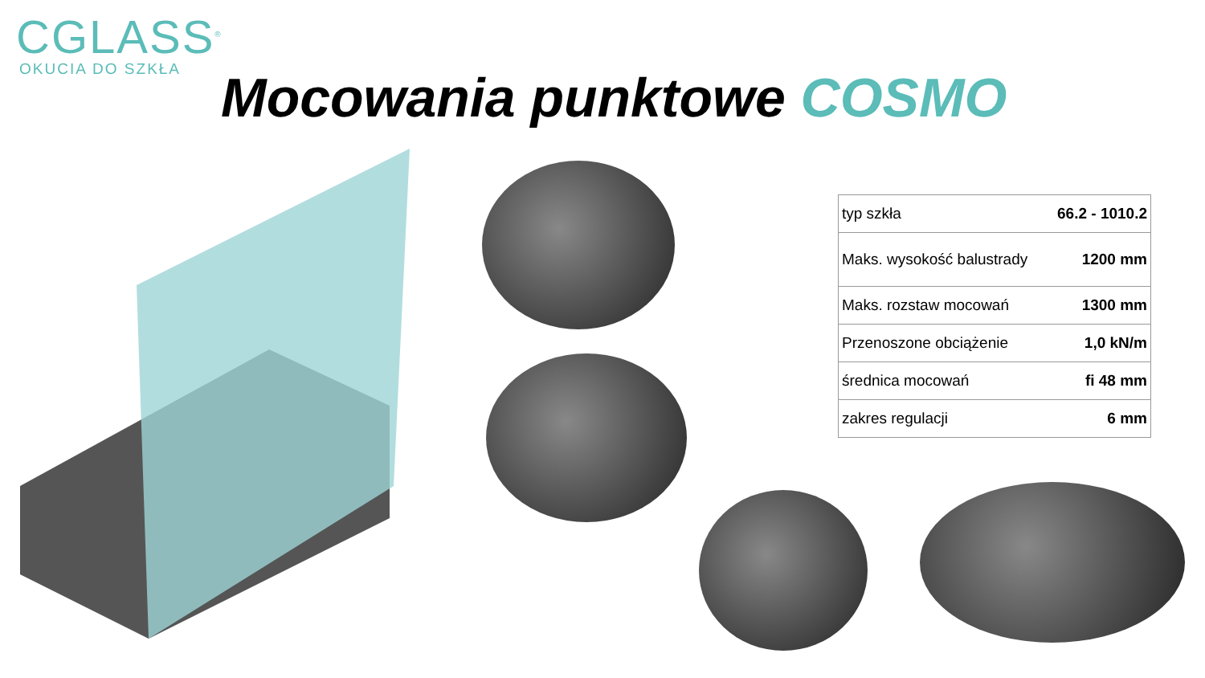CGLASS<sup>®</sup>
OKUCIA DO SZKŁA
Mocowania punktowe COSMO
| typ szkła | 66.2 - 1010.2 |
| Maks. wysokość balustrady | 1200 mm |
| Maks. rozstaw mocowań | 1300 mm |
| Przenoszone obciążenie | 1,0 kN/m |
| średnica mocowań | fi 48 mm |
| zakres regulacji | 6 mm |